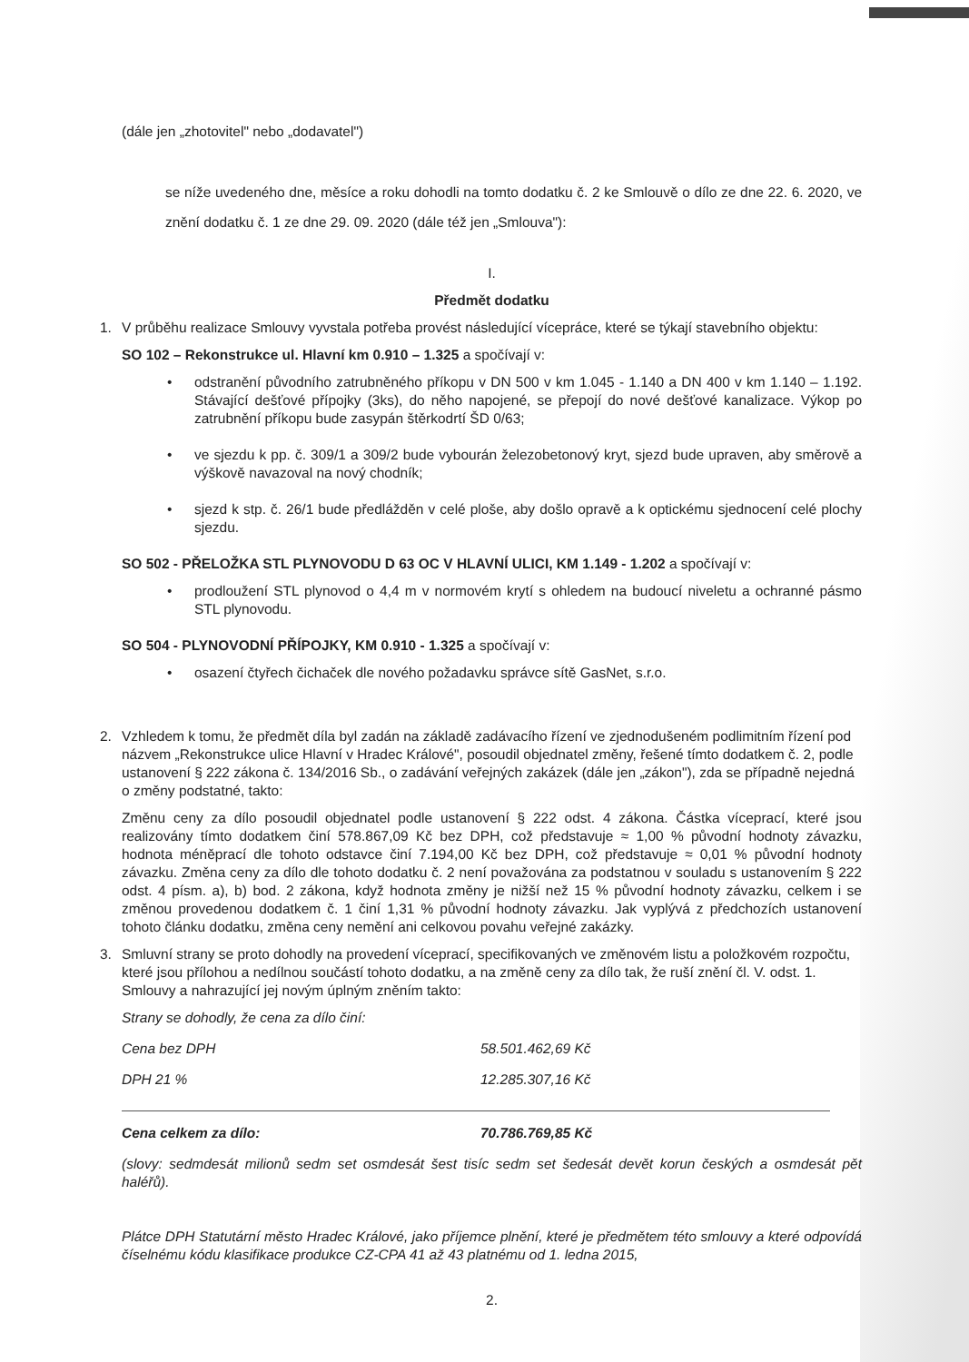(dále jen „zhotovitel" nebo „dodavatel")
se níže uvedeného dne, měsíce a roku dohodli na tomto dodatku č. 2 ke Smlouvě o dílo ze dne 22. 6. 2020, ve znění dodatku č. 1 ze dne 29. 09. 2020 (dále též jen „Smlouva"):
I.
Předmět dodatku
1. V průběhu realizace Smlouvy vyvstala potřeba provést následující vícepráce, které se týkají stavebního objektu:
SO 102 – Rekonstrukce ul. Hlavní km 0.910 – 1.325 a spočívají v:
• odstranění původního zatrubněného příkopu v DN 500 v km 1.045 - 1.140 a DN 400 v km 1.140 – 1.192. Stávající dešťové přípojky (3ks), do něho napojené, se přepojí do nové dešťové kanalizace. Výkop po zatrubnění příkopu bude zasypán štěrkodrtí ŠD 0/63;
• ve sjezdu k pp. č. 309/1 a 309/2 bude vybourán železobetonový kryt, sjezd bude upraven, aby směrově a výškově navazoval na nový chodník;
• sjezd k stp. č. 26/1 bude předlážděn v celé ploše, aby došlo opravě a k optickému sjednocení celé plochy sjezdu.
SO 502 - PŘELOŽKA STL PLYNOVODU D 63 OC V HLAVNÍ ULICI, KM 1.149 - 1.202 a spočívají v:
• prodloužení STL plynovod o 4,4 m v normovém krytí s ohledem na budoucí niveletu a ochranné pásmo STL plynovodu.
SO 504 - PLYNOVODNÍ PŘÍPOJKY, KM 0.910 - 1.325 a spočívají v:
• osazení čtyřech čichaček dle nového požadavku správce sítě GasNet, s.r.o.
2. Vzhledem k tomu, že předmět díla byl zadán na základě zadávacího řízení ve zjednodušeném podlimitním řízení pod názvem „Rekonstrukce ulice Hlavní v Hradec Králové", posoudil objednatel změny, řešené tímto dodatkem č. 2, podle ustanovení § 222 zákona č. 134/2016 Sb., o zadávání veřejných zakázek (dále jen „zákon"), zda se případně nejedná o změny podstatné, takto:
Změnu ceny za dílo posoudil objednatel podle ustanovení § 222 odst. 4 zákona. Částka víceprací, které jsou realizovány tímto dodatkem činí 578.867,09 Kč bez DPH, což představuje ≈ 1,00 % původní hodnoty závazku, hodnota méněprací dle tohoto odstavce činí 7.194,00 Kč bez DPH, což představuje ≈ 0,01 % původní hodnoty závazku. Změna ceny za dílo dle tohoto dodatku č. 2 není považována za podstatnou v souladu s ustanovením § 222 odst. 4 písm. a), b) bod. 2 zákona, když hodnota změny je nižší než 15 % původní hodnoty závazku, celkem i se změnou provedenou dodatkem č. 1 činí 1,31 % původní hodnoty závazku. Jak vyplývá z předchozích ustanovení tohoto článku dodatku, změna ceny nemění ani celkovou povahu veřejné zakázky.
3. Smluvní strany se proto dohodly na provedení víceprací, specifikovaných ve změnovém listu a položkovém rozpočtu, které jsou přílohou a nedílnou součástí tohoto dodatku, a na změně ceny za dílo tak, že ruší znění čl. V. odst. 1. Smlouvy a nahrazující jej novým úplným zněním takto:
Strany se dohodly, že cena za dílo činí:
Cena bez DPH 58.501.462,69 Kč
DPH 21 % 12.285.307,16 Kč
Cena celkem za dílo: 70.786.769,85 Kč
(slovy: sedmdesát milionů sedm set osmdesát šest tisíc sedm set šedesát devět korun českých a osmdesát pět haléřů).
Plátce DPH Statutární město Hradec Králové, jako příjemce plnění, které je předmětem této smlouvy a které odpovídá číselnému kódu klasifikace produkce CZ-CPA 41 až 43 platnému od 1. ledna 2015,
2.